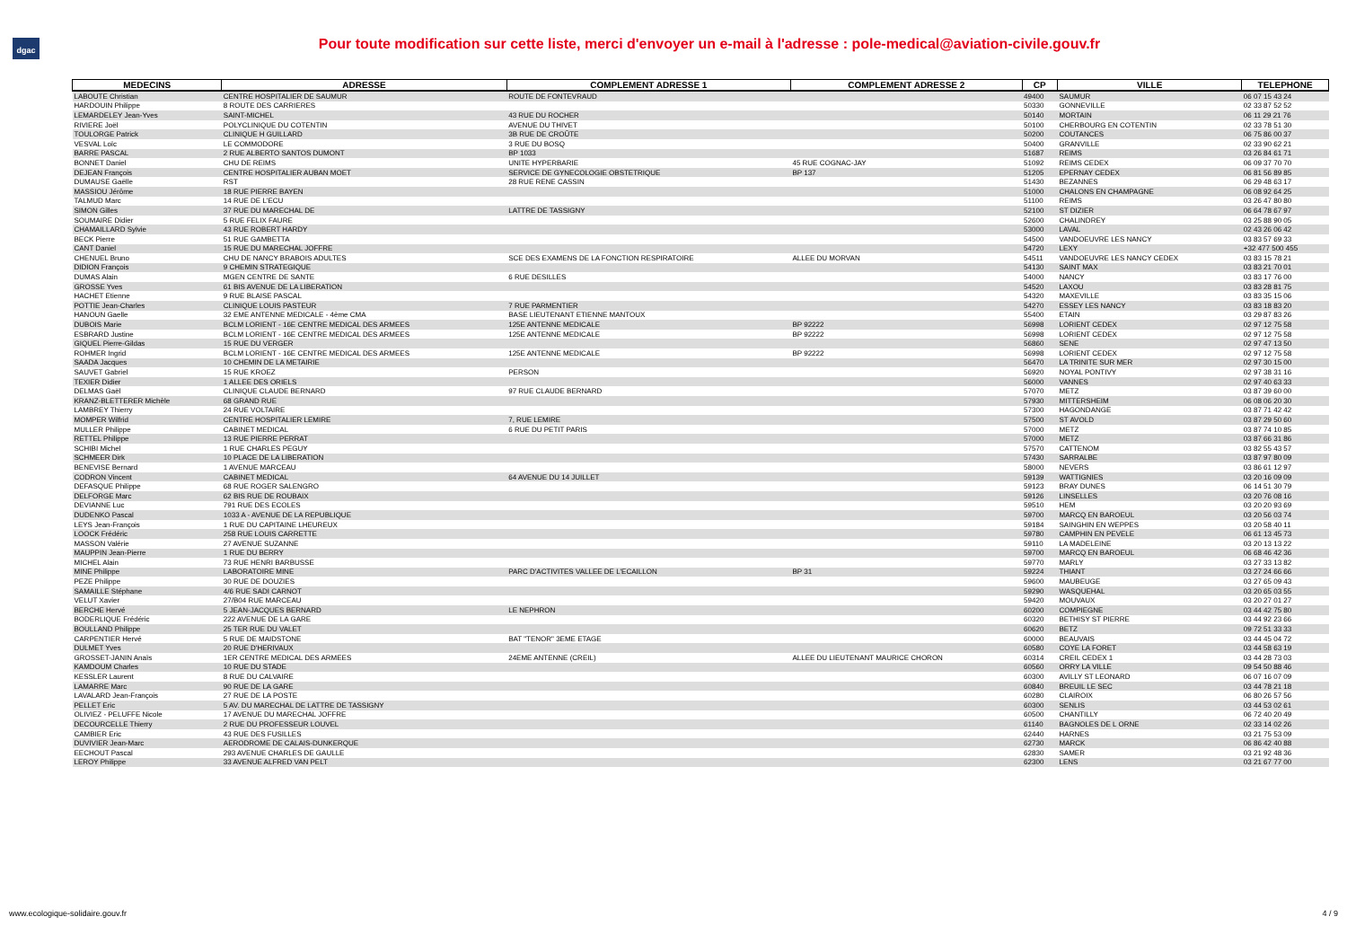dgac
Pour toute modification sur cette liste, merci d'envoyer un e-mail à l'adresse : pole-medical@aviation-civile.gouv.fr
| MEDECINS | ADRESSE | COMPLEMENT ADRESSE 1 | COMPLEMENT ADRESSE 2 | CP | VILLE | TELEPHONE |
| --- | --- | --- | --- | --- | --- | --- |
| LABOUTE Christian | CENTRE HOSPITALIER DE SAUMUR | ROUTE DE FONTEVRAUD | | 49400 | SAUMUR | 06 07 15 43 24 |
| HARDOUIN Philippe | 8 ROUTE DES CARRIERES | | | 50330 | GONNEVILLE | 02 33 87 52 52 |
| LEMARDELEY Jean-Yves | SAINT-MICHEL | 43 RUE DU ROCHER | | 50140 | MORTAIN | 06 11 29 21 76 |
| RIVIERE Joël | POLYCLINIQUE DU COTENTIN | AVENUE DU THIVET | | 50100 | CHERBOURG EN COTENTIN | 02 33 78 51 30 |
| TOULORGE Patrick | CLINIQUE H GUILLARD | 3B RUE DE CROÛTE | | 50200 | COUTANCES | 06 75 86 00 37 |
| VESVAL Loïc | LE COMMODORE | 3 RUE DU BOSQ | | 50400 | GRANVILLE | 02 33 90 62 21 |
| BARRE PASCAL | 2 RUE ALBERTO SANTOS DUMONT | BP 1033 | | 51687 | REIMS | 03 26 84 61 71 |
| BONNET Daniel | CHU DE REIMS | UNITE HYPERBARIE | 45 RUE COGNAC-JAY | 51092 | REIMS CEDEX | 06 09 37 70 70 |
| DEJEAN François | CENTRE HOSPITALIER AUBAN MOET | SERVICE DE GYNECOLOGIE OBSTETRIQUE | BP 137 | 51205 | EPERNAY CEDEX | 06 81 56 89 85 |
| DUMAUSE Gaëlle | RST | 28 RUE RENE CASSIN | | 51430 | BEZANNES | 06 29 48 63 17 |
| MASSIOU Jérôme | 18 RUE PIERRE BAYEN | | | 51000 | CHALONS EN CHAMPAGNE | 06 08 92 64 25 |
| TALMUD Marc | 14 RUE DE L'ECU | | | 51100 | REIMS | 03 26 47 80 80 |
| SIMON Gilles | 37 RUE DU MARECHAL DE | LATTRE DE TASSIGNY | | 52100 | ST DIZIER | 06 64 78 67 97 |
| SOUMAIRE Didier | 5 RUE FELIX FAURE | | | 52600 | CHALINDREY | 03 25 88 90 05 |
| CHAMAILLARD Sylvie | 43 RUE ROBERT HARDY | | | 53000 | LAVAL | 02 43 26 06 42 |
| BECK Pierre | 51 RUE GAMBETTA | | | 54500 | VANDOEUVRE LES NANCY | 03 83 57 69 33 |
| CANT Daniel | 15 RUE DU MARECHAL JOFFRE | | | 54720 | LEXY | +32 477 500 455 |
| CHENUEL Bruno | CHU DE NANCY BRABOIS ADULTES | SCE DES EXAMENS DE LA FONCTION RESPIRATOIRE | ALLEE DU MORVAN | 54511 | VANDOEUVRE LES NANCY CEDEX | 03 83 15 78 21 |
| DIDION François | 9 CHEMIN STRATEGIQUE | | | 54130 | SAINT MAX | 03 83 21 70 01 |
| DUMAS Alain | MGEN CENTRE DE SANTE | 6 RUE DESILLES | | 54000 | NANCY | 03 83 17 76 00 |
| GROSSE Yves | 61 BIS AVENUE DE LA LIBERATION | | | 54520 | LAXOU | 03 83 28 81 75 |
| HACHET Etienne | 9 RUE BLAISE PASCAL | | | 54320 | MAXEVILLE | 03 83 35 15 06 |
| POTTIE Jean-Charles | CLINIQUE LOUIS PASTEUR | 7 RUE PARMENTIER | | 54270 | ESSEY LES NANCY | 03 83 18 83 20 |
| HANOUN Gaelle | 32 EME ANTENNE MEDICALE - 4ème CMA | BASE LIEUTENANT ETIENNE MANTOUX | | 55400 | ETAIN | 03 29 87 83 26 |
| DUBOIS Marie | BCLM LORIENT - 16E CENTRE MEDICAL DES ARMEES | 125E ANTENNE MEDICALE | BP 92222 | 56998 | LORIENT CEDEX | 02 97 12 75 58 |
| ESBRARD Justine | BCLM LORIENT - 16E CENTRE MEDICAL DES ARMEES | 125E ANTENNE MEDICALE | BP 92222 | 56998 | LORIENT CEDEX | 02 97 12 75 58 |
| GIQUEL Pierre-Gildas | 15 RUE DU VERGER | | | 56860 | SENE | 02 97 47 13 50 |
| ROHMER Ingrid | BCLM LORIENT - 16E CENTRE MEDICAL DES ARMEES | 125E ANTENNE MEDICALE | BP 92222 | 56998 | LORIENT CEDEX | 02 97 12 75 58 |
| SAADA Jacques | 10 CHEMIN DE LA METAIRIE | | | 56470 | LA TRINITE SUR MER | 02 97 30 15 00 |
| SAUVET Gabriel | 15 RUE KROEZ | PERSON | | 56920 | NOYAL PONTIVY | 02 97 38 31 16 |
| TEXIER Didier | 1 ALLEE DES ORIELS | | | 56000 | VANNES | 02 97 40 63 33 |
| DELMAS Gaël | CLINIQUE CLAUDE BERNARD | 97 RUE CLAUDE BERNARD | | 57070 | METZ | 03 87 39 60 00 |
| KRANZ-BLETTERER Michèle | 68 GRAND RUE | | | 57930 | MITTERSHEIM | 06 08 06 20 30 |
| LAMBREY Thierry | 24 RUE VOLTAIRE | | | 57300 | HAGONDANGE | 03 87 71 42 42 |
| MOMPER Wilfrid | CENTRE HOSPITALIER LEMIRE | 7, RUE LEMIRE | | 57500 | ST AVOLD | 03 87 29 50 60 |
| MULLER Philippe | CABINET MEDICAL | 6 RUE DU PETIT PARIS | | 57000 | METZ | 03 87 74 10 85 |
| RETTEL Philippe | 13 RUE PIERRE PERRAT | | | 57000 | METZ | 03 87 66 31 86 |
| SCHIBI Michel | 1 RUE CHARLES PEGUY | | | 57570 | CATTENOM | 03 82 55 43 57 |
| SCHMEER Dirk | 10 PLACE DE LA LIBERATION | | | 57430 | SARRALBE | 03 87 97 80 09 |
| BENEVISE Bernard | 1 AVENUE MARCEAU | | | 58000 | NEVERS | 03 86 61 12 97 |
| CODRON Vincent | CABINET MEDICAL | 64 AVENUE DU 14 JUILLET | | 59139 | WATTIGNIES | 03 20 16 09 09 |
| DEFASQUE Philippe | 68 RUE ROGER SALENGRO | | | 59123 | BRAY DUNES | 06 14 51 30 79 |
| DELFORGE Marc | 62 BIS RUE DE ROUBAIX | | | 59126 | LINSELLES | 03 20 76 08 16 |
| DEVIANNE Luc | 791 RUE DES ECOLES | | | 59510 | HEM | 03 20 20 93 69 |
| DUDENKO Pascal | 1033 A - AVENUE DE LA REPUBLIQUE | | | 59700 | MARCQ EN BAROEUL | 03 20 56 03 74 |
| LEYS Jean-François | 1 RUE DU CAPITAINE LHEUREUX | | | 59184 | SAINGHIN EN WEPPES | 03 20 58 40 11 |
| LOOCK Frédéric | 258 RUE LOUIS CARRETTE | | | 59780 | CAMPHIN EN PEVELE | 06 61 13 45 73 |
| MASSON Valérie | 27 AVENUE SUZANNE | | | 59110 | LA MADELEINE | 03 20 13 13 22 |
| MAUPPIN Jean-Pierre | 1 RUE DU BERRY | | | 59700 | MARCQ EN BAROEUL | 06 68 46 42 36 |
| MICHEL Alain | 73 RUE HENRI BARBUSSE | | | 59770 | MARLY | 03 27 33 13 82 |
| MINE Philippe | LABORATOIRE MINE | PARC D'ACTIVITES VALLEE DE L'ECAILLON | BP 31 | 59224 | THIANT | 03 27 24 66 66 |
| PEZE Philippe | 30 RUE DE DOUZIES | | | 59600 | MAUBEUGE | 03 27 65 09 43 |
| SAMAILLE Stéphane | 4/6 RUE SADI CARNOT | | | 59290 | WASQUEHAL | 03 20 65 03 55 |
| VELUT Xavier | 27/B04 RUE MARCEAU | | | 59420 | MOUVAUX | 03 20 27 01 27 |
| BERCHE Hervé | 5 JEAN-JACQUES BERNARD | LE NEPHRON | | 60200 | COMPIEGNE | 03 44 42 75 80 |
| BODERLIQUE Frédéric | 222 AVENUE DE LA GARE | | | 60320 | BETHISY ST PIERRE | 03 44 92 23 66 |
| BOULLAND Philippe | 25 TER RUE DU VALET | | | 60620 | BETZ | 09 72 51 33 33 |
| CARPENTIER Hervé | 5 RUE DE MAIDSTONE | BAT "TENOR" 3EME ETAGE | | 60000 | BEAUVAIS | 03 44 45 04 72 |
| DULMET Yves | 20 RUE D'HERIVAUX | | | 60580 | COYE LA FORET | 03 44 58 63 19 |
| GROSSET-JANIN Anaïs | 1ER CENTRE MEDICAL DES ARMEES | 24EME ANTENNE (CREIL) | ALLEE DU LIEUTENANT MAURICE CHORON | 60314 | CREIL CEDEX 1 | 03 44 28 73 03 |
| KAMDOUM Charles | 10 RUE DU STADE | | | 60560 | ORRY LA VILLE | 09 54 50 88 46 |
| KESSLER Laurent | 8 RUE DU CALVAIRE | | | 60300 | AVILLY ST LEONARD | 06 07 16 07 09 |
| LAMARRE Marc | 90 RUE DE LA GARE | | | 60840 | BREUIL LE SEC | 03 44 78 21 18 |
| LAVALARD Jean-François | 27 RUE DE LA POSTE | | | 60280 | CLAIROIX | 06 80 26 57 56 |
| PELLET Eric | 5 AV. DU MARECHAL DE LATTRE DE TASSIGNY | | | 60300 | SENLIS | 03 44 53 02 61 |
| OLIVIEZ - PELUFFE Nicole | 17 AVENUE DU MARECHAL JOFFRE | | | 60500 | CHANTILLY | 06 72 40 20 49 |
| DECOURCELLE Thierry | 2 RUE DU PROFESSEUR LOUVEL | | | 61140 | BAGNOLES DE L ORNE | 02 33 14 02 26 |
| CAMBIER Eric | 43 RUE DES FUSILLES | | | 62440 | HARNES | 03 21 75 53 09 |
| DUVIVIER Jean-Marc | AERODROME DE CALAIS-DUNKERQUE | | | 62730 | MARCK | 06 86 42 40 88 |
| EECHOUT Pascal | 293 AVENUE CHARLES DE GAULLE | | | 62830 | SAMER | 03 21 92 48 36 |
| LEROY Philippe | 33 AVENUE ALFRED VAN PELT | | | 62300 | LENS | 03 21 67 77 00 |
www.ecologique-solidaire.gouv.fr 4 / 9